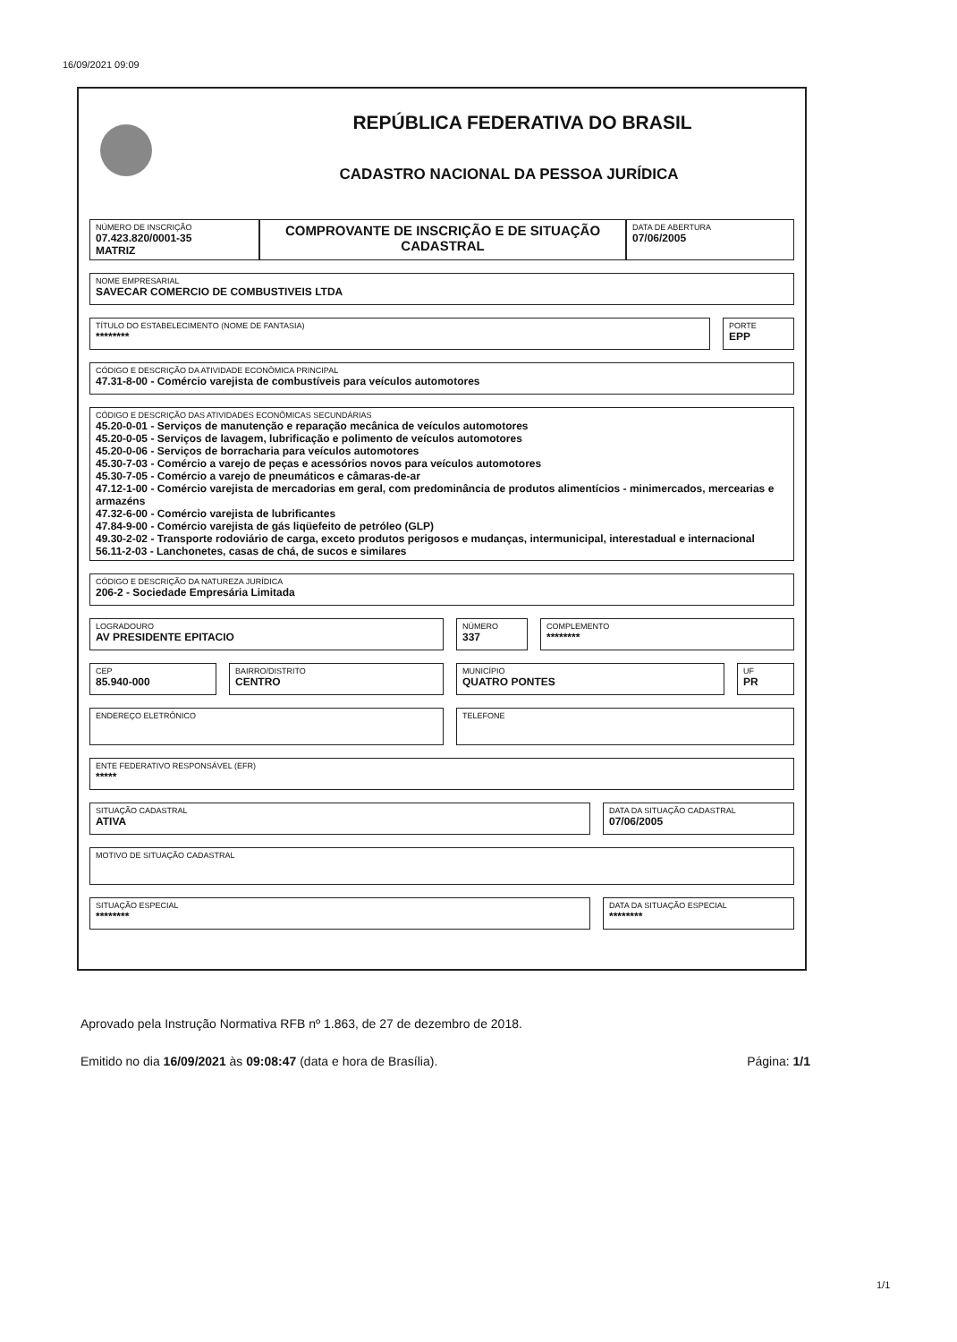16/09/2021 09:09
REPÚBLICA FEDERATIVA DO BRASIL
CADASTRO NACIONAL DA PESSOA JURÍDICA
NÚMERO DE INSCRIÇÃO
07.423.820/0001-35
MATRIZ
COMPROVANTE DE INSCRIÇÃO E DE SITUAÇÃO CADASTRAL
DATA DE ABERTURA
07/06/2005
NOME EMPRESARIAL
SAVECAR COMERCIO DE COMBUSTIVEIS LTDA
TÍTULO DO ESTABELECIMENTO (NOME DE FANTASIA)
********
PORTE
EPP
CÓDIGO E DESCRIÇÃO DA ATIVIDADE ECONÔMICA PRINCIPAL
47.31-8-00 - Comércio varejista de combustíveis para veículos automotores
CÓDIGO E DESCRIÇÃO DAS ATIVIDADES ECONÔMICAS SECUNDÁRIAS
45.20-0-01 - Serviços de manutenção e reparação mecânica de veículos automotores
45.20-0-05 - Serviços de lavagem, lubrificação e polimento de veículos automotores
45.20-0-06 - Serviços de borracharia para veículos automotores
45.30-7-03 - Comércio a varejo de peças e acessórios novos para veículos automotores
45.30-7-05 - Comércio a varejo de pneumáticos e câmaras-de-ar
47.12-1-00 - Comércio varejista de mercadorias em geral, com predominância de produtos alimentícios - minimercados, mercearias e armazéns
47.32-6-00 - Comércio varejista de lubrificantes
47.84-9-00 - Comércio varejista de gás liqüefeito de petróleo (GLP)
49.30-2-02 - Transporte rodoviário de carga, exceto produtos perigosos e mudanças, intermunicipal, interestadual e internacional
56.11-2-03 - Lanchonetes, casas de chá, de sucos e similares
CÓDIGO E DESCRIÇÃO DA NATUREZA JURÍDICA
206-2 - Sociedade Empresária Limitada
LOGRADOURO
AV PRESIDENTE EPITACIO
NÚMERO
337
COMPLEMENTO
********
CEP
85.940-000
BAIRRO/DISTRITO
CENTRO
MUNICÍPIO
QUATRO PONTES
UF
PR
ENDEREÇO ELETRÔNICO
TELEFONE
ENTE FEDERATIVO RESPONSÁVEL (EFR)
*****
SITUAÇÃO CADASTRAL
ATIVA
DATA DA SITUAÇÃO CADASTRAL
07/06/2005
MOTIVO DE SITUAÇÃO CADASTRAL
SITUAÇÃO ESPECIAL
********
DATA DA SITUAÇÃO ESPECIAL
********
Aprovado pela Instrução Normativa RFB nº 1.863, de 27 de dezembro de 2018.
Emitido no dia 16/09/2021 às 09:08:47 (data e hora de Brasília). Página: 1/1
1/1